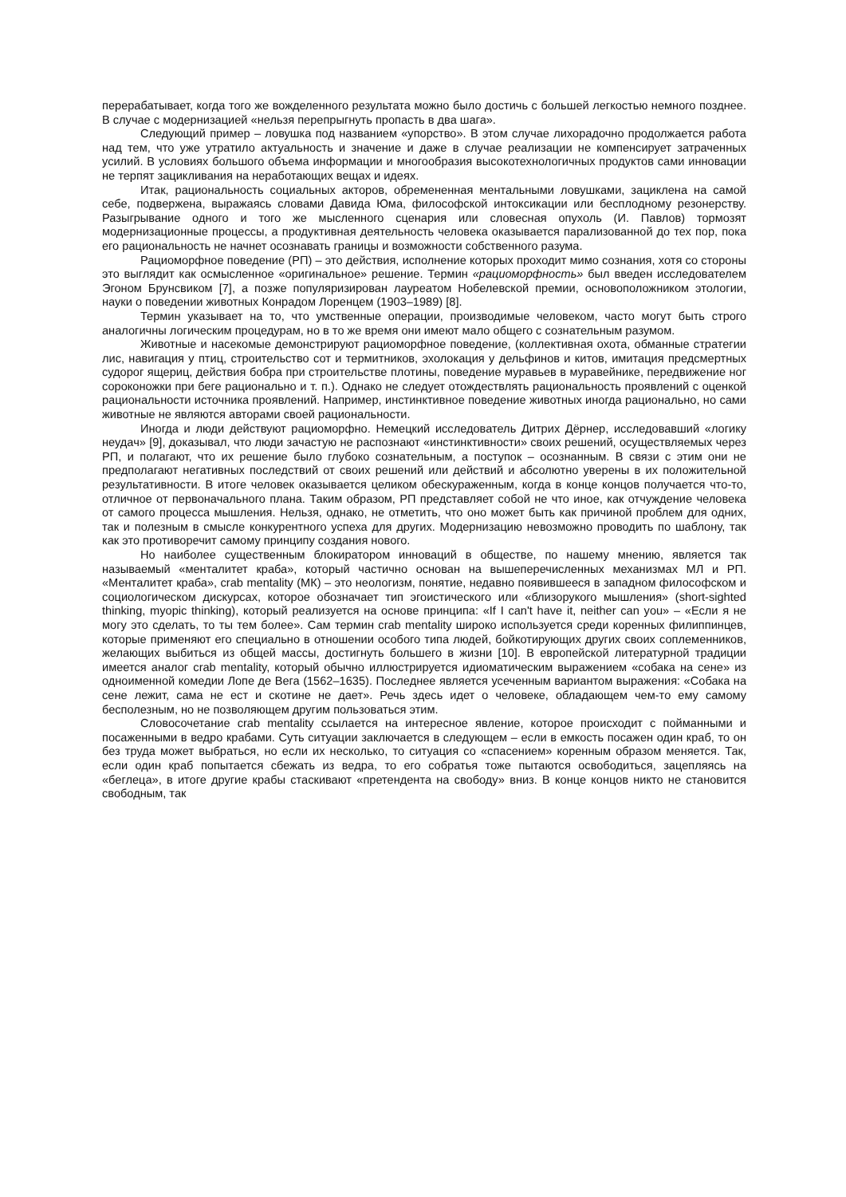перерабатывает, когда того же вожделенного результата можно было достичь с большей легкостью немного позднее. В случае с модернизацией «нельзя перепрыгнуть пропасть в два шага».
Следующий пример – ловушка под названием «упорство». В этом случае лихорадочно продолжается работа над тем, что уже утратило актуальность и значение и даже в случае реализации не компенсирует затраченных усилий. В условиях большого объема информации и многообразия высокотехнологичных продуктов сами инновации не терпят зацикливания на неработающих вещах и идеях.
Итак, рациональность социальных акторов, обремененная ментальными ловушками, зациклена на самой себе, подвержена, выражаясь словами Давида Юма, философской интоксикации или бесплодному резонерству. Разыгрывание одного и того же мысленного сценария или словесная опухоль (И. Павлов) тормозят модернизационные процессы, а продуктивная деятельность человека оказывается парализованной до тех пор, пока его рациональность не начнет осознавать границы и возможности собственного разума.
Рациоморфное поведение (РП) – это действия, исполнение которых проходит мимо сознания, хотя со стороны это выглядит как осмысленное «оригинальное» решение. Термин «рациоморфность» был введен исследователем Эгоном Брунсвиком [7], а позже популяризирован лауреатом Нобелевской премии, основоположником этологии, науки о поведении животных Конрадом Лоренцем (1903–1989) [8].
Термин указывает на то, что умственные операции, производимые человеком, часто могут быть строго аналогичны логическим процедурам, но в то же время они имеют мало общего с сознательным разумом.
Животные и насекомые демонстрируют рациоморфное поведение, (коллективная охота, обманные стратегии лис, навигация у птиц, строительство сот и термитников, эхолокация у дельфинов и китов, имитация предсмертных судорог ящериц, действия бобра при строительстве плотины, поведение муравьев в муравейнике, передвижение ног сороконожки при беге рационально и т. п.). Однако не следует отождествлять рациональность проявлений с оценкой рациональности источника проявлений. Например, инстинктивное поведение животных иногда рационально, но сами животные не являются авторами своей рациональности.
Иногда и люди действуют рациоморфно. Немецкий исследователь Дитрих Дёрнер, исследовавший «логику неудач» [9], доказывал, что люди зачастую не распознают «инстинктивности» своих решений, осуществляемых через РП, и полагают, что их решение было глубоко сознательным, а поступок – осознанным. В связи с этим они не предполагают негативных последствий от своих решений или действий и абсолютно уверены в их положительной результативности. В итоге человек оказывается целиком обескураженным, когда в конце концов получается что-то, отличное от первоначального плана. Таким образом, РП представляет собой не что иное, как отчуждение человека от самого процесса мышления. Нельзя, однако, не отметить, что оно может быть как причиной проблем для одних, так и полезным в смысле конкурентного успеха для других. Модернизацию невозможно проводить по шаблону, так как это противоречит самому принципу создания нового.
Но наиболее существенным блокиратором инноваций в обществе, по нашему мнению, является так называемый «менталитет краба», который частично основан на вышеперечисленных механизмах МЛ и РП. «Менталитет краба», crab mentality (МК) – это неологизм, понятие, недавно появившееся в западном философском и социологическом дискурсах, которое обозначает тип эгоистического или «близорукого мышления» (short-sighted thinking, myopic thinking), который реализуется на основе принципа: «If I can't have it, neither can you» – «Если я не могу это сделать, то ты тем более». Сам термин crab mentality широко используется среди коренных филиппинцев, которые применяют его специально в отношении особого типа людей, бойкотирующих других своих соплеменников, желающих выбиться из общей массы, достигнуть большего в жизни [10]. В европейской литературной традиции имеется аналог crab mentality, который обычно иллюстрируется идиоматическим выражением «собака на сене» из одноименной комедии Лопе де Вега (1562–1635). Последнее является усеченным вариантом выражения: «Собака на сене лежит, сама не ест и скотине не дает». Речь здесь идет о человеке, обладающем чем-то ему самому бесполезным, но не позволяющем другим пользоваться этим.
Словосочетание crab mentality ссылается на интересное явление, которое происходит с пойманными и посаженными в ведро крабами. Суть ситуации заключается в следующем – если в емкость посажен один краб, то он без труда может выбраться, но если их несколько, то ситуация со «спасением» коренным образом меняется. Так, если один краб попытается сбежать из ведра, то его собратья тоже пытаются освободиться, зацепляясь на «беглеца», в итоге другие крабы стаскивают «претендента на свободу» вниз. В конце концов никто не становится свободным, так